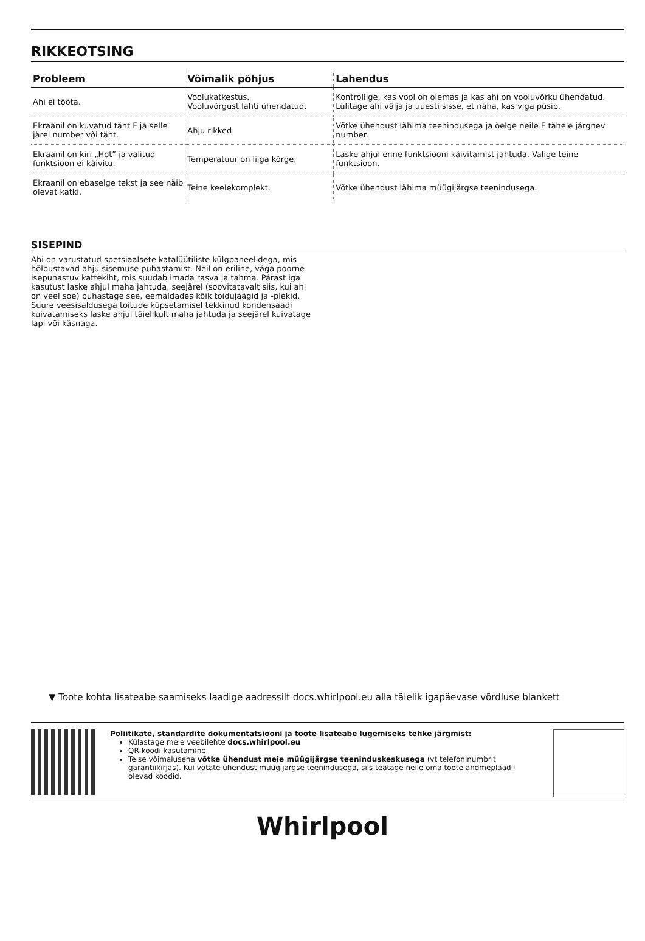RIKKEOTSING
| Probleem | Võimalik põhjus | Lahendus |
| --- | --- | --- |
| Ahi ei tööta. | Voolukatkestus. Vooluvõrgust lahti ühendatud. | Kontrollige, kas vool on olemas ja kas ahi on vooluvõrku ühendatud. Lülitage ahi välja ja uuesti sisse, et näha, kas viga püsib. |
| Ekraanil on kuvatud täht F ja selle järel number või täht. | Ahju rikked. | Võtke ühendust lähima teenindusega ja öelge neile F tähele järgnev number. |
| Ekraanil on kiri „Hot” ja valitud funktsioon ei käivitu. | Temperatuur on liiga kõrge. | Laske ahjul enne funktsiooni käivitamist jahtuda. Valige teine funktsioon. |
| Ekraanil on ebaselge tekst ja see näib olevat katki. | Teine keelekomplekt. | Võtke ühendust lähima müügijärgse teenindusega. |
SISEPIND
Ahi on varustatud spetsiaalsete katalüütiliste külgpaneelidega, mis hõlbustavad ahju sisemuse puhastamist. Neil on eriline, väga poorne isepuhastuv kattekiht, mis suudab imada rasva ja tahma. Pärast iga kasutust laske ahjul maha jahtuda, seejärel (soovitatavalt siis, kui ahi on veel soe) puhastage see, eemaldades kõik toidujäägid ja -plekid. Suure veesisaldusega toitude küpsetamisel tekkinud kondensaadi kuivatamiseks laske ahjul täielikult maha jahtuda ja seejärel kuivatage lapi või käsnaga.
▼ Toote kohta lisateabe saamiseks laadige aadressilt docs.whirlpool.eu alla täielik igapäevase võrdluse blankett
Poliitikate, standardite dokumentatsiooni ja toote lisateabe lugemiseks tehke järgmist:
Külastage meie veebilehte docs.whirlpool.eu
QR-koodi kasutamine
Teise võimalusena võtke ühendust meie müügijärgse teeninduskeskusega (vt telefoninumbrit garantiikirjas). Kui võtate ühendust müügijärgse teenindusega, siis teatage neile oma toote andmeplaadil olevad koodid.
Whirlpool